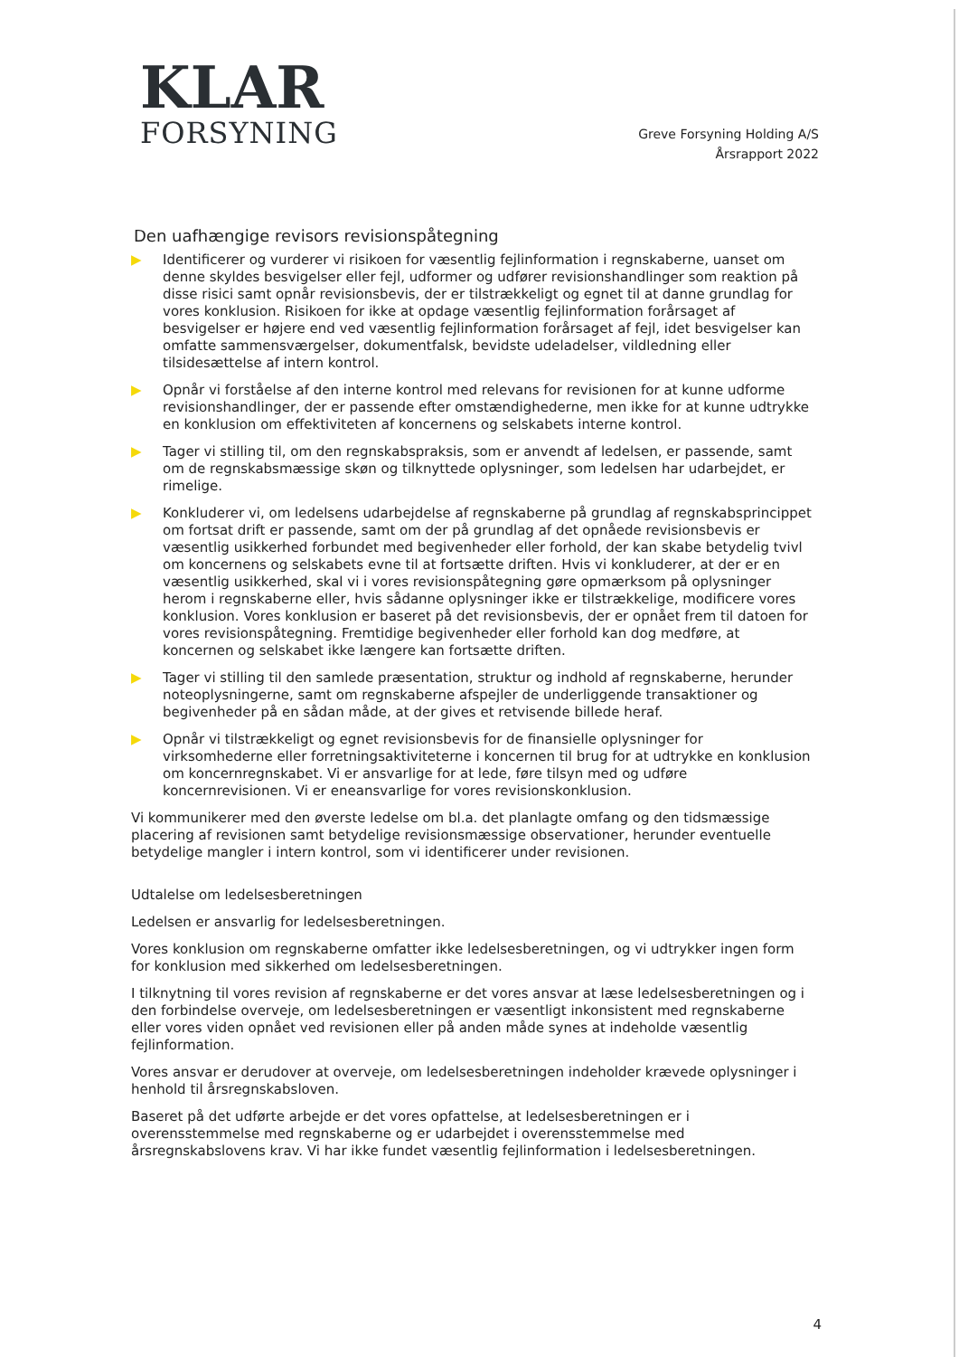KLAR
FORSYNING
Greve Forsyning Holding A/S
Årsrapport 2022
Den uafhængige revisors revisionspåtegning
▶ Identificerer og vurderer vi risikoen for væsentlig fejlinformation i regnskaberne, uanset om denne skyldes besvigelser eller fejl, udformer og udfører revisionshandlinger som reaktion på disse risici samt opnår revisionsbevis, der er tilstrækkeligt og egnet til at danne grundlag for vores konklusion. Risikoen for ikke at opdage væsentlig fejlinformation forårsaget af besvigelser er højere end ved væsentlig fejlinformation forårsaget af fejl, idet besvigelser kan omfatte sammensværgelser, dokumentfalsk, bevidste udeladelser, vildledning eller tilsidesættelse af intern kontrol.
▶ Opnår vi forståelse af den interne kontrol med relevans for revisionen for at kunne udforme revisionshandlinger, der er passende efter omstændighederne, men ikke for at kunne udtrykke en konklusion om effektiviteten af koncernens og selskabets interne kontrol.
▶ Tager vi stilling til, om den regnskabspraksis, som er anvendt af ledelsen, er passende, samt om de regnskabsmæssige skøn og tilknyttede oplysninger, som ledelsen har udarbejdet, er rimelige.
▶ Konkluderer vi, om ledelsens udarbejdelse af regnskaberne på grundlag af regnskabsprincippet om fortsat drift er passende, samt om der på grundlag af det opnåede revisionsbevis er væsentlig usikkerhed forbundet med begivenheder eller forhold, der kan skabe betydelig tvivl om koncernens og selskabets evne til at fortsætte driften. Hvis vi konkluderer, at der er en væsentlig usikkerhed, skal vi i vores revisionspåtegning gøre opmærksom på oplysninger herom i regnskaberne eller, hvis sådanne oplysninger ikke er tilstrækkelige, modificere vores konklusion. Vores konklusion er baseret på det revisionsbevis, der er opnået frem til datoen for vores revisionspåtegning. Fremtidige begivenheder eller forhold kan dog medføre, at koncernen og selskabet ikke længere kan fortsætte driften.
▶ Tager vi stilling til den samlede præsentation, struktur og indhold af regnskaberne, herunder noteoplysningerne, samt om regnskaberne afspejler de underliggende transaktioner og begivenheder på en sådan måde, at der gives et retvisende billede heraf.
▶ Opnår vi tilstrækkeligt og egnet revisionsbevis for de finansielle oplysninger for virksomhederne eller forretningsaktiviteterne i koncernen til brug for at udtrykke en konklusion om koncernregnskabet. Vi er ansvarlige for at lede, føre tilsyn med og udføre koncernrevisionen. Vi er eneansvarlige for vores revisionskonklusion.
Vi kommunikerer med den øverste ledelse om bl.a. det planlagte omfang og den tidsmæssige placering af revisionen samt betydelige revisionsmæssige observationer, herunder eventuelle betydelige mangler i intern kontrol, som vi identificerer under revisionen.
Udtalelse om ledelsesberetningen
Ledelsen er ansvarlig for ledelsesberetningen.
Vores konklusion om regnskaberne omfatter ikke ledelsesberetningen, og vi udtrykker ingen form for konklusion med sikkerhed om ledelsesberetningen.
I tilknytning til vores revision af regnskaberne er det vores ansvar at læse ledelsesberetningen og i den forbindelse overveje, om ledelsesberetningen er væsentligt inkonsistent med regnskaberne eller vores viden opnået ved revisionen eller på anden måde synes at indeholde væsentlig fejlinformation.
Vores ansvar er derudover at overveje, om ledelsesberetningen indeholder krævede oplysninger i henhold til årsregnskabsloven.
Baseret på det udførte arbejde er det vores opfattelse, at ledelsesberetningen er i overensstemmelse med regnskaberne og er udarbejdet i overensstemmelse med årsregnskabslovens krav. Vi har ikke fundet væsentlig fejlinformation i ledelsesberetningen.
4